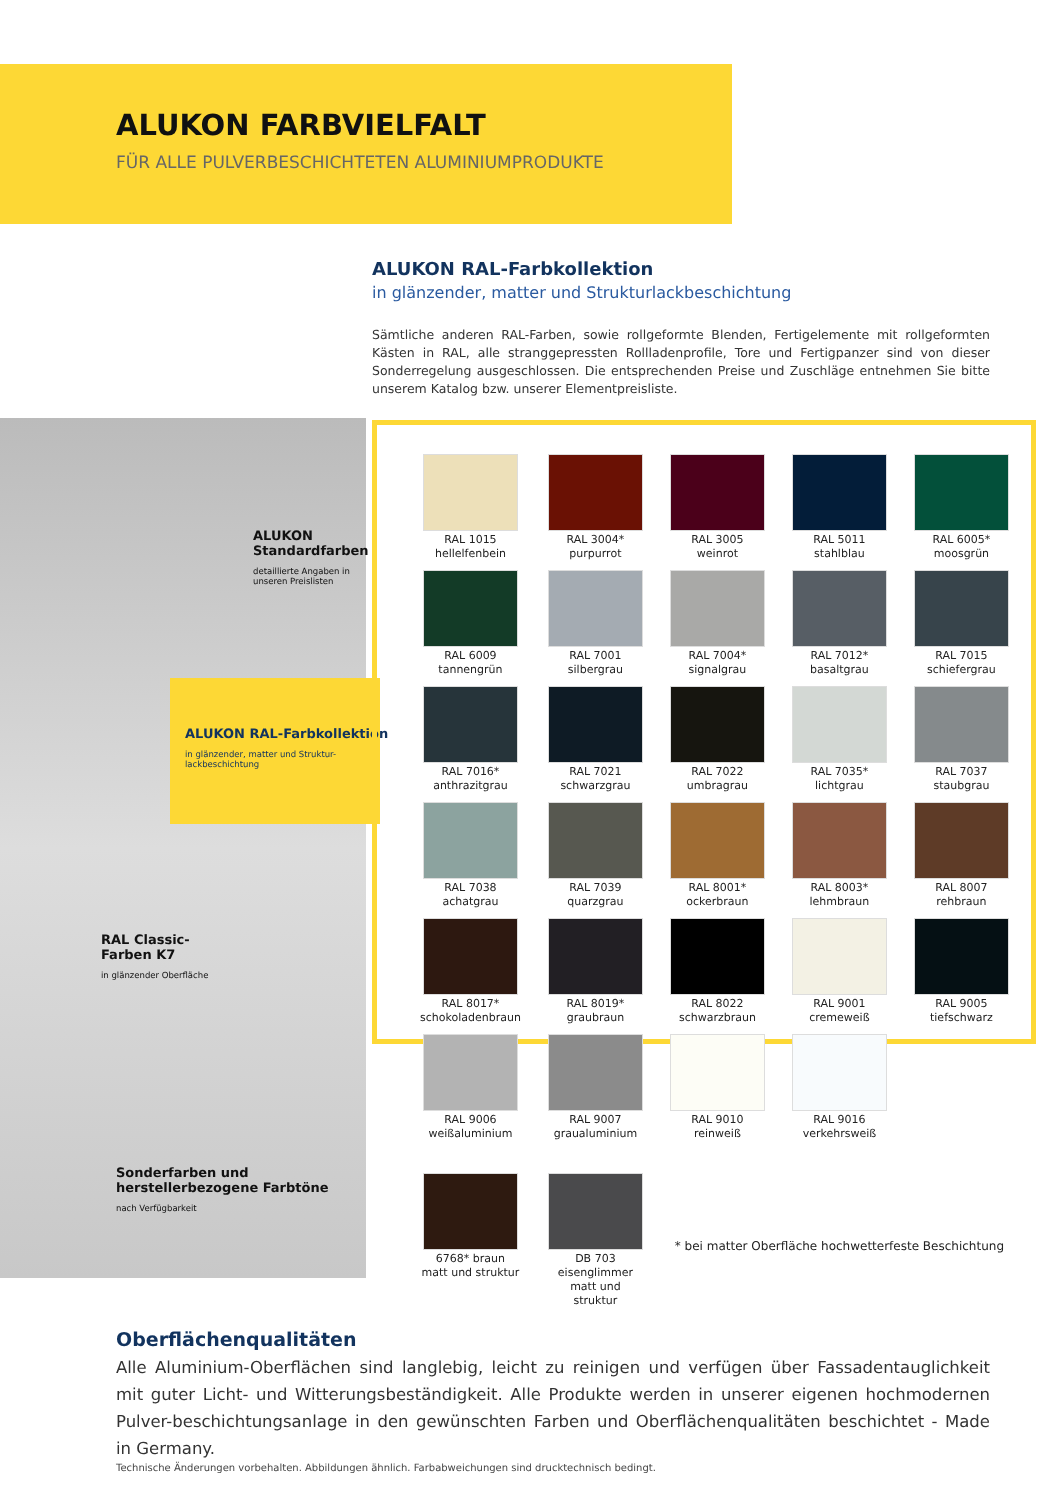ALUKON FARBVIELFALT
FÜR ALLE PULVERBESCHICHTETEN ALUMINIUMPRODUKTE
ALUKON RAL-Farbkollektion
in glänzender, matter und Strukturlackbeschichtung
Sämtliche anderen RAL-Farben, sowie rollgeformte Blenden, Fertigelemente mit rollgeformten Kästen in RAL, alle stranggepressten Rollladenprofile, Tore und Fertigpanzer sind von dieser Sonderregelung ausgeschlossen. Die entsprechenden Preise und Zuschläge entnehmen Sie bitte unserem Katalog bzw. unserer Elementpreisliste.
ALUKON
Standardfarben
detaillierte Angaben in
unseren Preislisten
ALUKON RAL-Farbkollektion
in glänzender, matter und Struktur-
lackbeschichtung
RAL Classic-
Farben K7
in glänzender Oberfläche
Sonderfarben und
herstellerbezogene Farbtöne
nach Verfügbarkeit
| RAL 1015 hellelfenbein | RAL 3004* purpurrot | RAL 3005 weinrot | RAL 5011 stahlblau | RAL 6005* moosgrün |
| RAL 6009 tannengrün | RAL 7001 silbergrau | RAL 7004* signalgrau | RAL 7012* basaltgrau | RAL 7015 schiefergrau |
| RAL 7016* anthrazitgrau | RAL 7021 schwarzgrau | RAL 7022 umbragrau | RAL 7035* lichtgrau | RAL 7037 staubgrau |
| RAL 7038 achatgrau | RAL 7039 quarzgrau | RAL 8001* ockerbraun | RAL 8003* lehmbraun | RAL 8007 rehbraun |
| RAL 8017* schokoladenbraun | RAL 8019* graubraun | RAL 8022 schwarzbraun | RAL 9001 cremeweiß | RAL 9005 tiefschwarz |
| RAL 9006 weißaluminium | RAL 9007 graualuminium | RAL 9010 reinweiß | RAL 9016 verkehrsweiß | |
| 6768* braun matt und struktur | DB 703 eisenglimmer matt und struktur | * bei matter Oberfläche hochwetterfeste Beschichtung | | |
Oberflächenqualitäten
Alle Aluminium-Oberflächen sind langlebig, leicht zu reinigen und verfügen über Fassadentauglichkeit mit guter Licht- und Witterungsbeständigkeit. Alle Produkte werden in unserer eigenen hochmodernen Pulver-beschichtungsanlage in den gewünschten Farben und Oberflächenqualitäten beschichtet - Made in Germany.
Technische Änderungen vorbehalten. Abbildungen ähnlich. Farbabweichungen sind drucktechnisch bedingt.